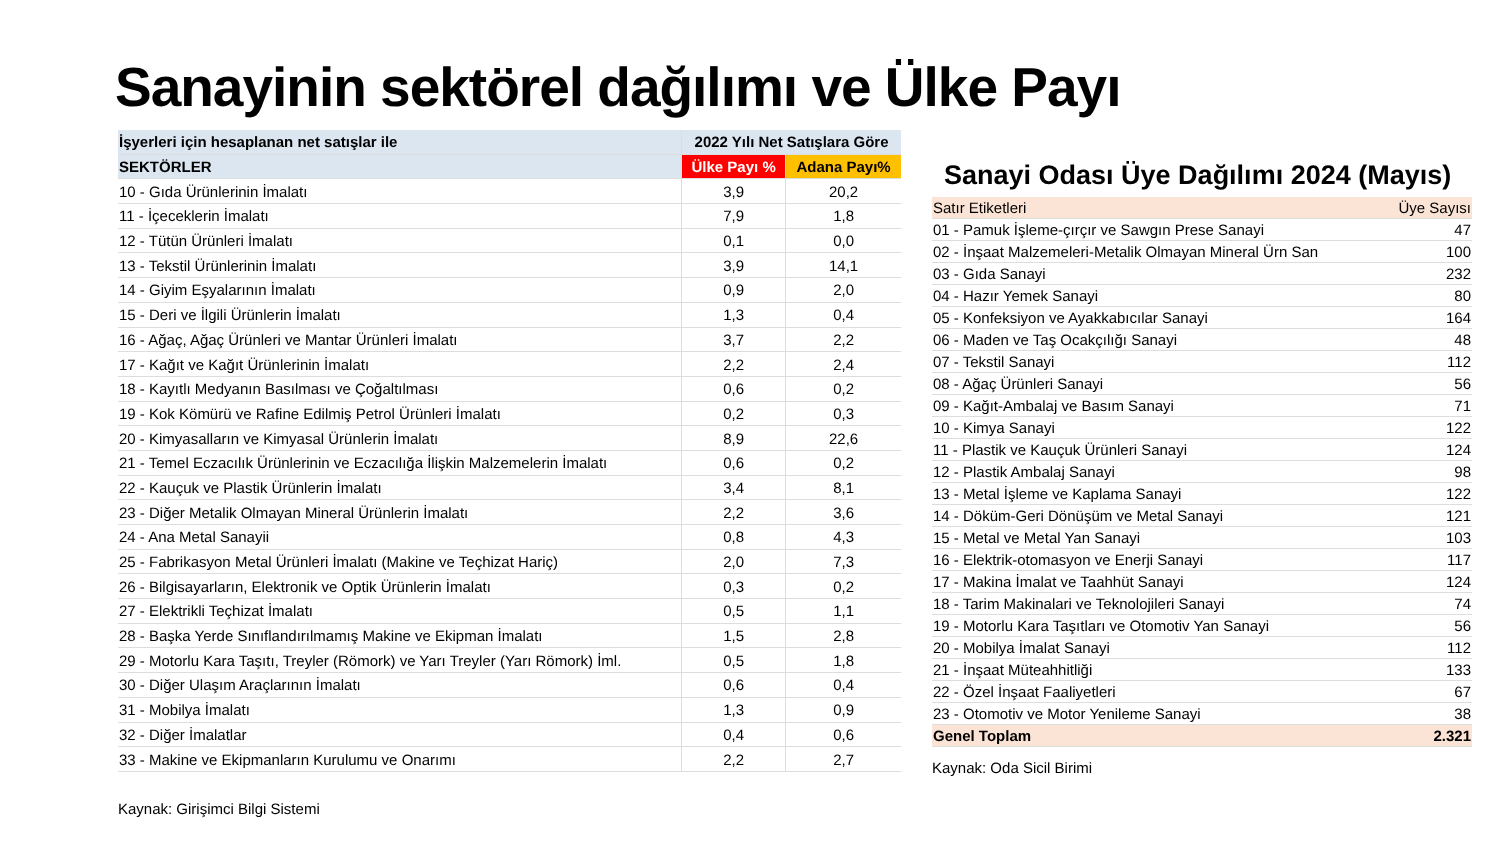Sanayinin sektörel dağılımı ve Ülke Payı
| İşyerleri için hesaplanan net satışlar ile | 2022 Yılı Net Satışlara Göre | |
| --- | --- | --- |
| SEKTÖRLER | Ülke Payı % | Adana Payı% |
| 10 - Gıda Ürünlerinin İmalatı | 3,9 | 20,2 |
| 11 - İçeceklerin İmalatı | 7,9 | 1,8 |
| 12 - Tütün Ürünleri İmalatı | 0,1 | 0,0 |
| 13 - Tekstil Ürünlerinin İmalatı | 3,9 | 14,1 |
| 14 - Giyim Eşyalarının İmalatı | 0,9 | 2,0 |
| 15 - Deri ve İlgili Ürünlerin İmalatı | 1,3 | 0,4 |
| 16 - Ağaç, Ağaç Ürünleri ve Mantar Ürünleri İmalatı | 3,7 | 2,2 |
| 17 - Kağıt ve Kağıt Ürünlerinin İmalatı | 2,2 | 2,4 |
| 18 - Kayıtlı Medyanın Basılması ve Çoğaltılması | 0,6 | 0,2 |
| 19 - Kok Kömürü ve Rafine Edilmiş Petrol Ürünleri İmalatı | 0,2 | 0,3 |
| 20 - Kimyasalların ve Kimyasal Ürünlerin İmalatı | 8,9 | 22,6 |
| 21 - Temel Eczacılık Ürünlerinin ve Eczacılığa İlişkin Malzemelerin İmalatı | 0,6 | 0,2 |
| 22 - Kauçuk ve Plastik Ürünlerin İmalatı | 3,4 | 8,1 |
| 23 - Diğer Metalik Olmayan Mineral Ürünlerin İmalatı | 2,2 | 3,6 |
| 24 - Ana Metal Sanayii | 0,8 | 4,3 |
| 25 - Fabrikasyon Metal Ürünleri İmalatı (Makine ve Teçhizat Hariç) | 2,0 | 7,3 |
| 26 - Bilgisayarların, Elektronik ve Optik Ürünlerin İmalatı | 0,3 | 0,2 |
| 27 - Elektrikli Teçhizat İmalatı | 0,5 | 1,1 |
| 28 - Başka Yerde Sınıflandırılmamış Makine ve Ekipman İmalatı | 1,5 | 2,8 |
| 29 - Motorlu Kara Taşıtı, Treyler (Römork) ve Yarı Treyler (Yarı Römork) İml. | 0,5 | 1,8 |
| 30 - Diğer Ulaşım Araçlarının İmalatı | 0,6 | 0,4 |
| 31 - Mobilya İmalatı | 1,3 | 0,9 |
| 32 - Diğer İmalatlar | 0,4 | 0,6 |
| 33 - Makine ve Ekipmanların Kurulumu ve Onarımı | 2,2 | 2,7 |
Kaynak: Girişimci Bilgi Sistemi
Sanayi Odası Üye Dağılımı 2024 (Mayıs)
| Satır Etiketleri | Üye Sayısı |
| 01 - Pamuk İşleme-çırçır ve Sawgın Prese Sanayi | 47 |
| 02 - İnşaat Malzemeleri-Metalik Olmayan Mineral Ürn San | 100 |
| 03 - Gıda Sanayi | 232 |
| 04 - Hazır Yemek Sanayi | 80 |
| 05 - Konfeksiyon ve Ayakkabıcılar Sanayi | 164 |
| 06 - Maden ve Taş Ocakçılığı Sanayi | 48 |
| 07 - Tekstil Sanayi | 112 |
| 08 - Ağaç Ürünleri Sanayi | 56 |
| 09 - Kağıt-Ambalaj ve Basım Sanayi | 71 |
| 10 - Kimya Sanayi | 122 |
| 11 - Plastik ve Kauçuk Ürünleri Sanayi | 124 |
| 12 - Plastik Ambalaj Sanayi | 98 |
| 13 - Metal İşleme ve Kaplama Sanayi | 122 |
| 14 - Döküm-Geri Dönüşüm ve Metal Sanayi | 121 |
| 15 - Metal ve Metal Yan Sanayi | 103 |
| 16 - Elektrik-otomasyon ve Enerji Sanayi | 117 |
| 17 - Makina İmalat ve Taahhüt Sanayi | 124 |
| 18 - Tarim Makinalari ve Teknolojileri Sanayi | 74 |
| 19 - Motorlu Kara Taşıtları ve Otomotiv Yan Sanayi | 56 |
| 20 - Mobilya İmalat Sanayi | 112 |
| 21 - İnşaat Müteahhitliği | 133 |
| 22 - Özel İnşaat Faaliyetleri | 67 |
| 23 - Otomotiv ve Motor Yenileme Sanayi | 38 |
| Genel Toplam | 2.321 |
Kaynak: Oda Sicil Birimi